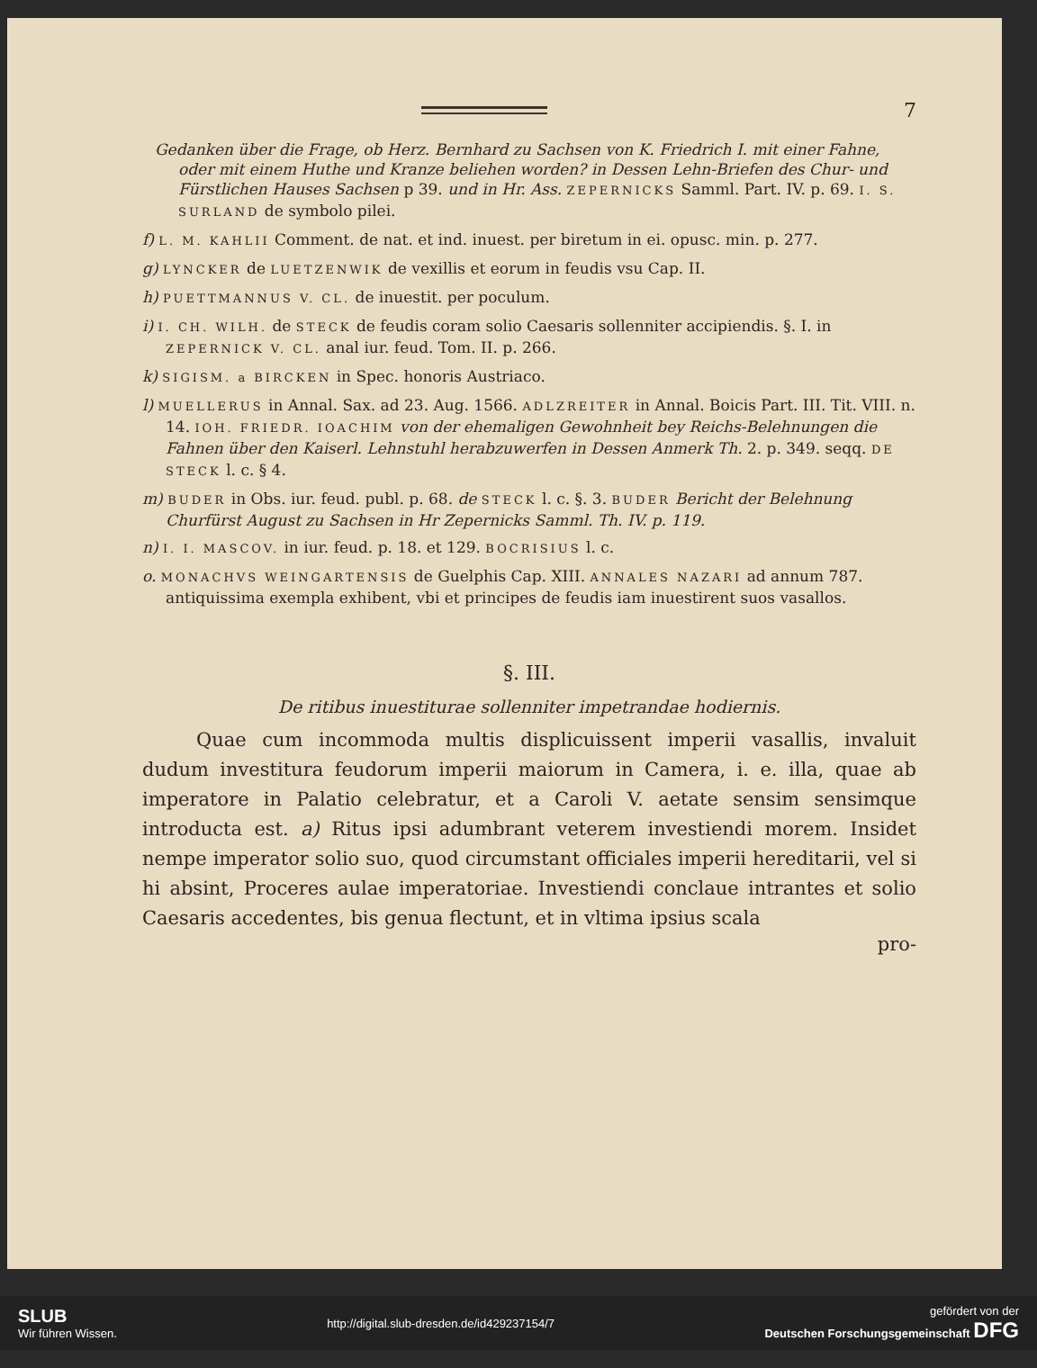7
Gedanken über die Frage, ob Herz. Bernhard zu Sachsen von K. Friedrich I. mit einer Fahne, oder mit einem Huthe und Kranze beliehen worden? in Dessen Lehn-Briefen des Chur- und Fürstlichen Hauses Sachsen p 39. und in Hr. Ass. ZEPERNICKS Samml. Part. IV. p. 69. I. S. SURLAND de symbolo pilei.
f) L. M. KAHLII Comment. de nat. et ind. inuest. per biretum in ei. opusc. min. p. 277.
g) LYNCKER de LUETZENWIK de vexillis et eorum in feudis vsu Cap. II.
h) PUETTMANNUS V. CL. de inuestit. per poculum.
i) I. CH. WILH. de STECK de feudis coram solio Caesaris sollenniter accipiendis. §. I. in ZEPERNICK V. CL. anal iur. feud. Tom. II. p. 266.
k) SIGISM. a BIRCKEN in Spec. honoris Austriaco.
l) MUELLERUS in Annal. Sax. ad 23. Aug. 1566. ADLZREITER in Annal. Boicis Part. III. Tit. VIII. n. 14. IOH. FRIEDR. IOACHIM von der ehemaligen Gewohnheit bey Reichs-Belehnungen die Fahnen über den Kaiserl. Lehnstuhl herabzuwerfen in Dessen Anmerk Th. 2. p. 349. seqq. DE STECK l. c. § 4.
m) BUDER in Obs. iur. feud. publ. p. 68. de STECK l. c. §. 3. BUDER Bericht der Belehnung Churfürst August zu Sachsen in Hr Zepernicks Samml. Th. IV. p. 119.
n) I. I. MASCOV. in iur. feud. p. 18. et 129. BOCRISIUS l. c.
o. MONACHVS WEINGARTENSIS de Guelphis Cap. XIII. ANNALES NAZARI ad annum 787. antiquissima exempla exhibent, vbi et principes de feudis iam inuestirent suos vasallos.
§. III.
De ritibus inuestiturae sollenniter impetrandae hodiernis.
Quae cum incommoda multis displicuissent imperii vasallis, invaluit dudum investitura feudorum imperii maiorum in Camera, i. e. illa, quae ab imperatore in Palatio celebratur, et a Caroli V. aetate sensim sensimque introducta est. a) Ritus ipsi adumbrant veterem investiendi morem. Insidet nempe imperator solio suo, quod circumstant officiales imperii hereditarii, vel si hi absint, Proceres aulae imperatoriae. Investiendi conclaue intrantes et solio Caesaris accedentes, bis genua flectunt, et in vltima ipsius scala
pro-
SLUB
Wir führen Wissen.
http://digital.slub-dresden.de/id429237154/7
gefördert von der
Deutschen Forschungsgemeinschaft DFG